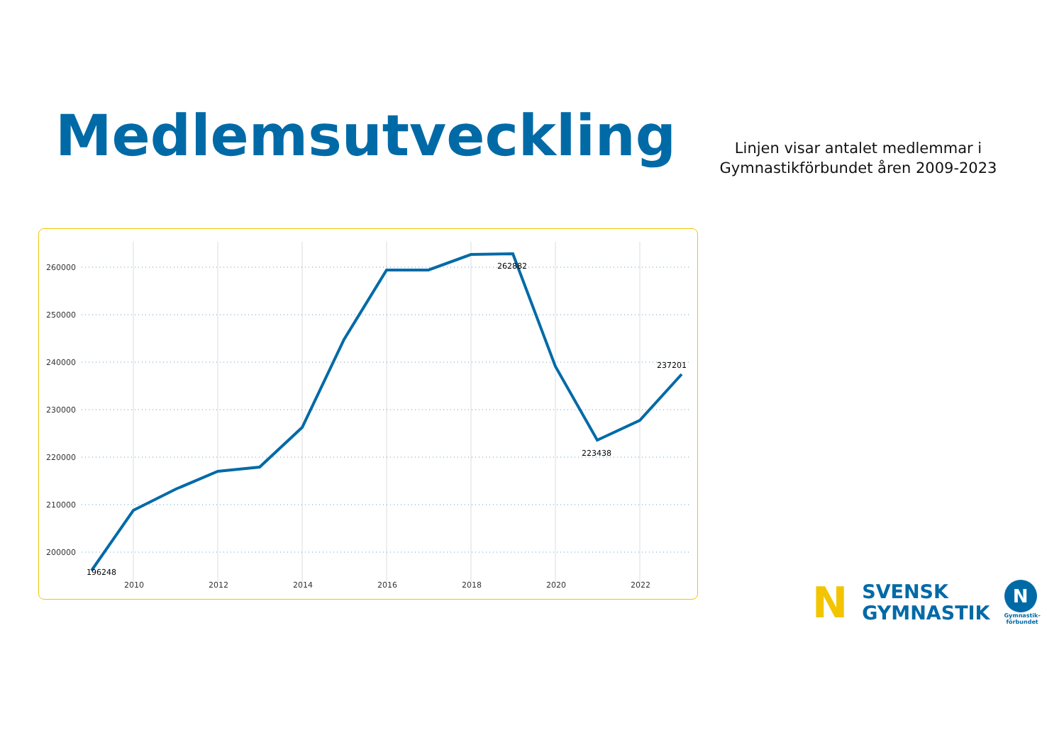Medlemsutveckling
Linjen visar antalet medlemmar i Gymnastikförbundet åren 2009-2023
260000
250000
240000
230000
220000
210000
200000
2010
2012
2014
2016
2018
2020
2022
196248
262882
223438
237201
N
SVENSK
GYMNASTIK
N
Gymnastik-
förbundet